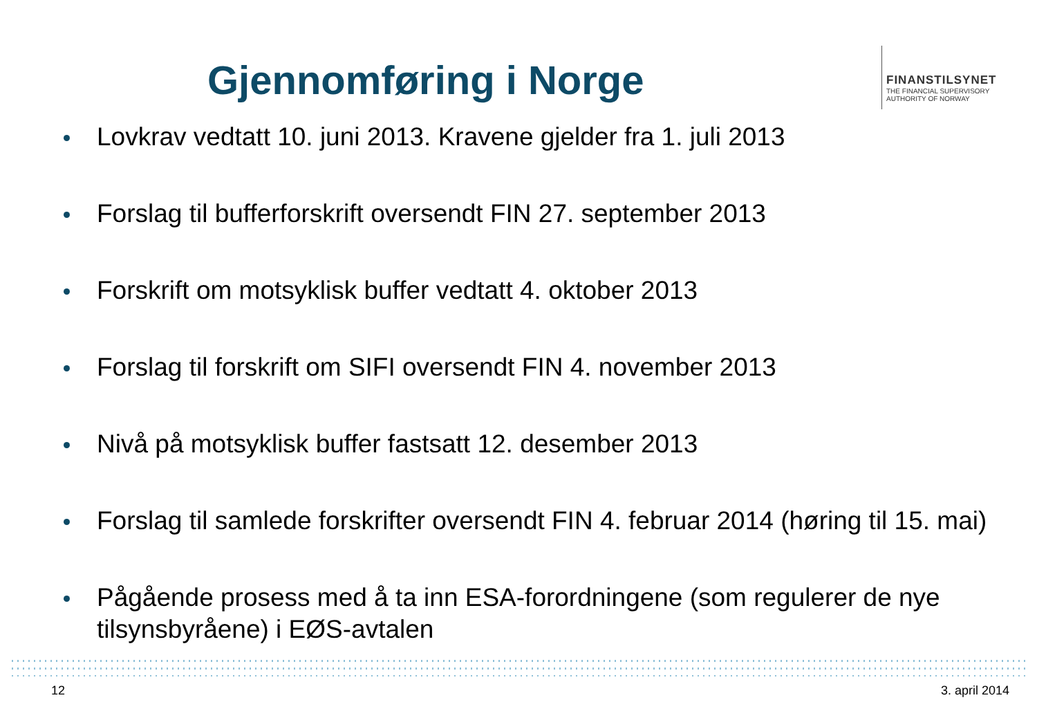Gjennomføring i Norge
FINANSTILSYNET
THE FINANCIAL SUPERVISORY
AUTHORITY OF NORWAY
Lovkrav vedtatt 10. juni 2013. Kravene gjelder fra 1. juli 2013
Forslag til bufferforskrift oversendt FIN 27. september 2013
Forskrift om motsyklisk buffer vedtatt 4. oktober 2013
Forslag til forskrift om SIFI oversendt FIN 4. november 2013
Nivå på motsyklisk buffer fastsatt 12. desember 2013
Forslag til samlede forskrifter oversendt FIN 4. februar 2014 (høring til 15. mai)
Pågående prosess med å ta inn ESA-forordningene (som regulerer de nye tilsynsbyråene) i EØS-avtalen
12 3. april 2014